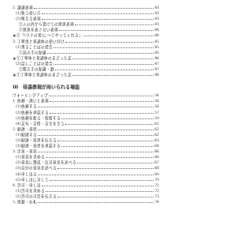2. 謙譲表現 43
(1)敬う使い方 43
(2)敬える表現 43
①人以外から受けての恩恵表現 43
②恩恵を表さない表現 44
★②「(ウチの者)に〜てやってくれる」 44
3. 丁寧語と普通体の使い分け 45
(1)書きことばの場合 45
①読み手の配慮 45
★①丁寧体と普通体のまざった文 46
(2)話しことばの場合 47
①聞き手の配慮・数 47
★②丁寧体と普通体のまざった文 48
Ⅲ　待遇表現が用いられる場面
ウォーミングアップ 54
1. 依頼・誘いと表現 56
(1)依頼する 56
(2)依頼を承諾する 57
(3)依頼を断る・保留する 59
(4)文句・苦情・苦言を言う 61
2. 勧誘・意思 62
(1)勧誘する 62
(2)勧誘・意思を伝える 63
(3)勧誘・意思を承諾する 64
3. 注意・意見 66
(1)意見を求める 66
(2)意見に賛成・反対意見を述べる 67
(3)自分の意見を述べる 68
(4)申し出る 69
(5)申し出に対して 70
4. 許可・申し出 72
(1)許可を求める 72
(2)許可の可否を伝える 73
5. 感謝・お礼 74